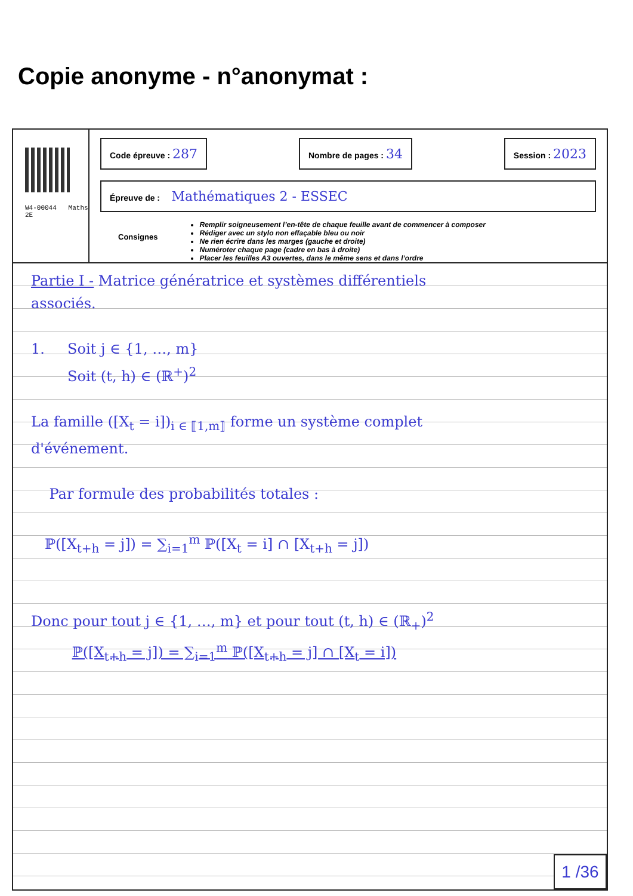Copie anonyme - n°anonymat :
W4-00044 Maths 2E
Code épreuve : 287 Nombre de pages : 34 Session : 2023
Épreuve de : Mathématiques 2 - ESSEC
Consignes
Remplir soigneusement l’en-tête de chaque feuille avant de commencer à composer
Rédiger avec un stylo non effaçable bleu ou noir
Ne rien écrire dans les marges (gauche et droite)
Numéroter chaque page (cadre en bas à droite)
Placer les feuilles A3 ouvertes, dans le même sens et dans l’ordre
Partie I - Matrice génératrice et systèmes différentiels
associés.
1. Soit j ∈ {1, …, m}
Soit (t, h) ∈ (ℝ<sup>+</sup>)<sup>2</sup>
La famille ([X<sub>t</sub> = i])<sub>i ∈ ⟦1,m⟧</sub> forme un système complet
d'événement.
Par formule des probabilités totales :
ℙ([X<sub>t+h</sub> = j]) = ∑<sub>i=1</sub><sup>m</sup> ℙ([X<sub>t</sub> = i] ∩ [X<sub>t+h</sub> = j])
Donc pour tout j ∈ {1, …, m} et pour tout (t, h) ∈ (ℝ<sub>+</sub>)<sup>2</sup>
ℙ([X<sub>t+h</sub> = j]) = ∑<sub>i=1</sub><sup>m</sup> ℙ([X<sub>t+h</sub> = j] ∩ [X<sub>t</sub> = i])
1 /36